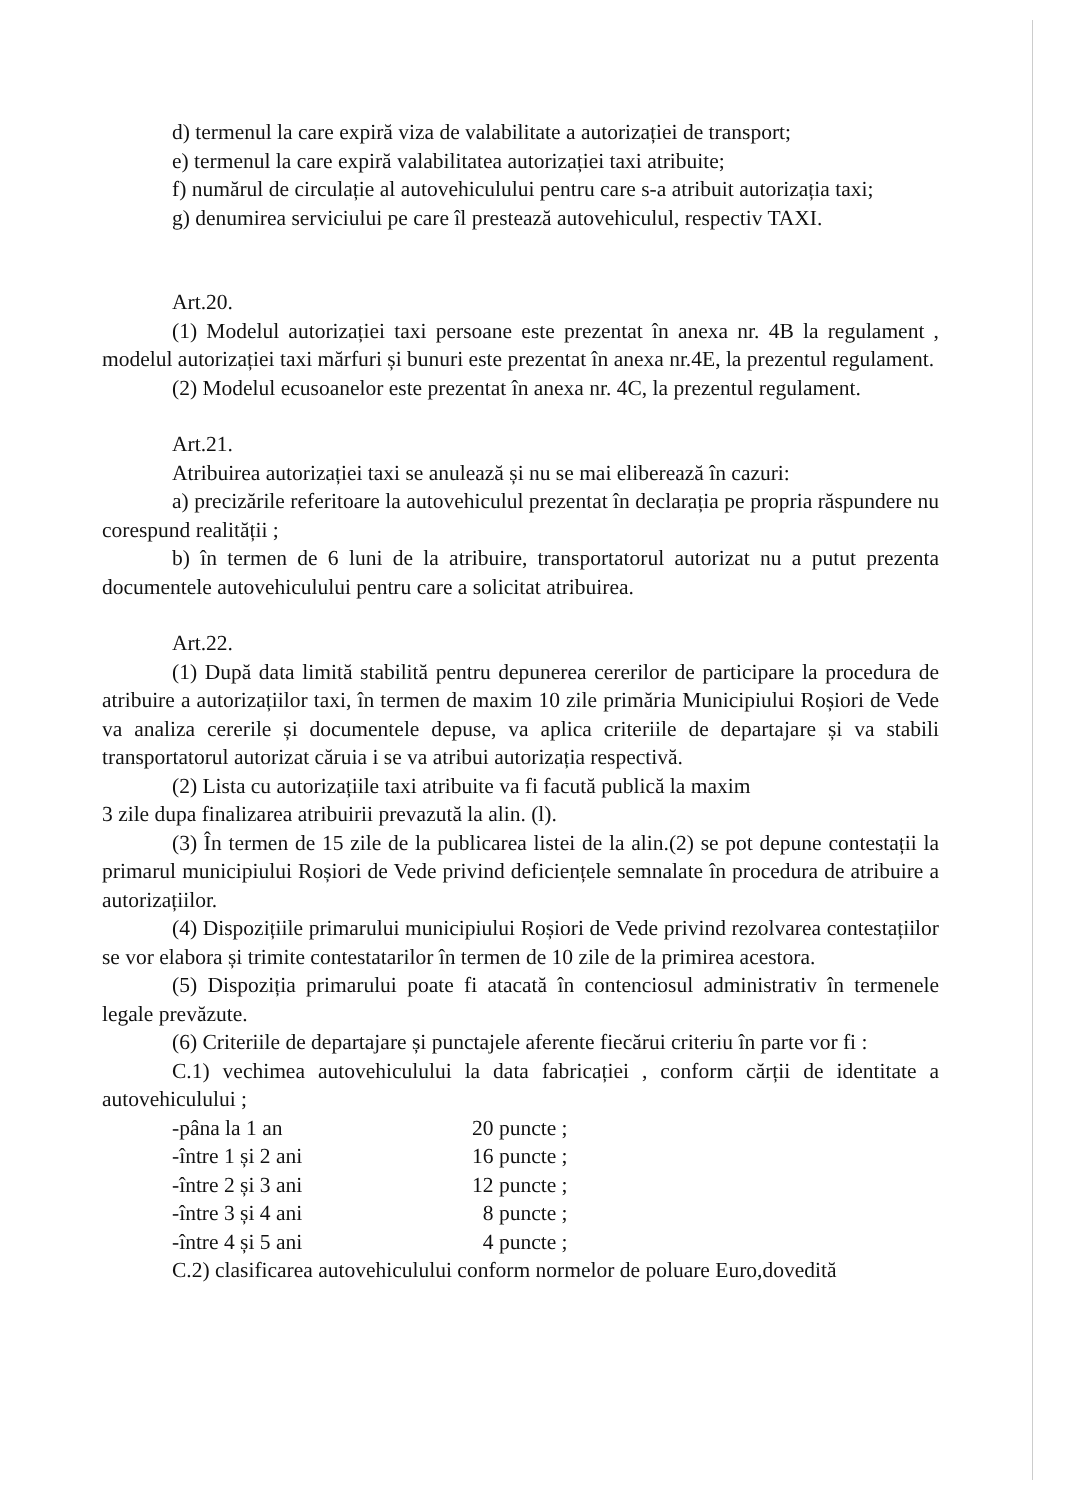d) termenul la care expiră viza de valabilitate a autorizației de transport;
e) termenul la care expiră valabilitatea autorizației taxi atribuite;
f) numărul de circulație al autovehiculului pentru care s-a atribuit autorizația taxi;
g) denumirea serviciului pe care îl prestează autovehiculul, respectiv TAXI.
Art.20.
(1) Modelul autorizației taxi persoane este prezentat în anexa nr. 4B la regulament , modelul autorizației taxi mărfuri și bunuri este prezentat în anexa nr.4E, la prezentul regulament.
(2) Modelul ecusoanelor este prezentat în anexa nr. 4C, la prezentul regulament.
Art.21.
Atribuirea autorizației taxi se anulează și nu se mai eliberează în cazuri:
a) precizările referitoare la autovehiculul prezentat în declarația pe propria răspundere nu corespund realității ;
b) în termen de 6 luni de la atribuire, transportatorul autorizat nu a putut prezenta documentele autovehiculului pentru care a solicitat atribuirea.
Art.22.
(1) După data limită stabilită pentru depunerea cererilor de participare la procedura de atribuire a autorizațiilor taxi, în termen de maxim 10 zile primăria Municipiului Roșiori de Vede va analiza cererile și documentele depuse, va aplica criteriile de departajare și va stabili transportatorul autorizat căruia i se va atribui autorizația respectivă.
(2) Lista cu autorizațiile taxi atribuite va fi facută publică la maxim
3 zile dupa finalizarea atribuirii prevazută la alin. (l).
(3) În termen de 15 zile de la publicarea listei de la alin.(2) se pot depune contestații la primarul municipiului Roșiori de Vede privind deficiențele semnalate în procedura de atribuire a autorizațiilor.
(4) Dispozițiile primarului municipiului Roșiori de Vede privind rezolvarea contestațiilor se vor elabora și trimite contestatarilor în termen de 10 zile de la primirea acestora.
(5) Dispoziția primarului poate fi atacată în contenciosul administrativ în termenele legale prevăzute.
(6) Criteriile de departajare și punctajele aferente fiecărui criteriu în parte vor fi :
C.1) vechimea autovehiculului la data fabricației , conform cărții de identitate a autovehiculului ;
-pâna la 1 an 20 puncte ;
-între 1 și 2 ani 16 puncte ;
-între 2 și 3 ani 12 puncte ;
-între 3 și 4 ani 8 puncte ;
-între 4 și 5 ani 4 puncte ;
C.2) clasificarea autovehiculului conform normelor de poluare Euro,dovedită